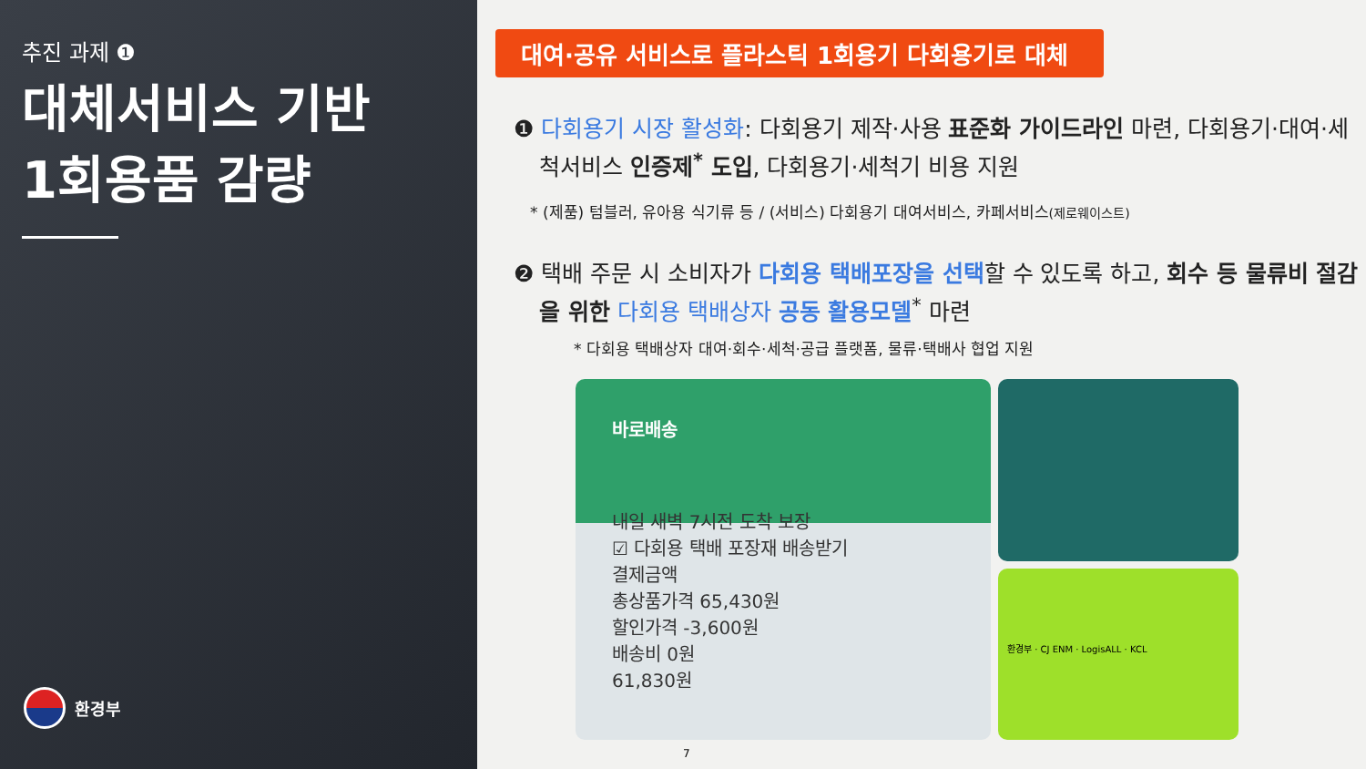추진 과제 ❶
대체서비스 기반
1회용품 감량
환경부
대여·공유 서비스로 플라스틱 1회용기 다회용기로 대체
❶ 다회용기 시장 활성화: 다회용기 제작·사용 표준화 가이드라인 마련, 다회용기·대여·세척서비스 인증제<sup>*</sup> 도입, 다회용기·세척기 비용 지원
* (제품) 텀블러, 유아용 식기류 등 / (서비스) 다회용기 대여서비스, 카페서비스(제로웨이스트)
❷ 택배 주문 시 소비자가 다회용 택배포장을 선택할 수 있도록 하고, 회수 등 물류비 절감을 위한 다회용 택배상자 공동 활용모델<sup>*</sup> 마련
* 다회용 택배상자 대여·회수·세척·공급 플랫폼, 물류·택배사 협업 지원
바로배송
내일 새벽 7시전 도착 보장
☑ 다회용 택배 포장재 배송받기
결제금액
총상품가격 65,430원
할인가격 -3,600원
배송비 0원
61,830원
환경부 · CJ ENM · LogisALL · KCL
7